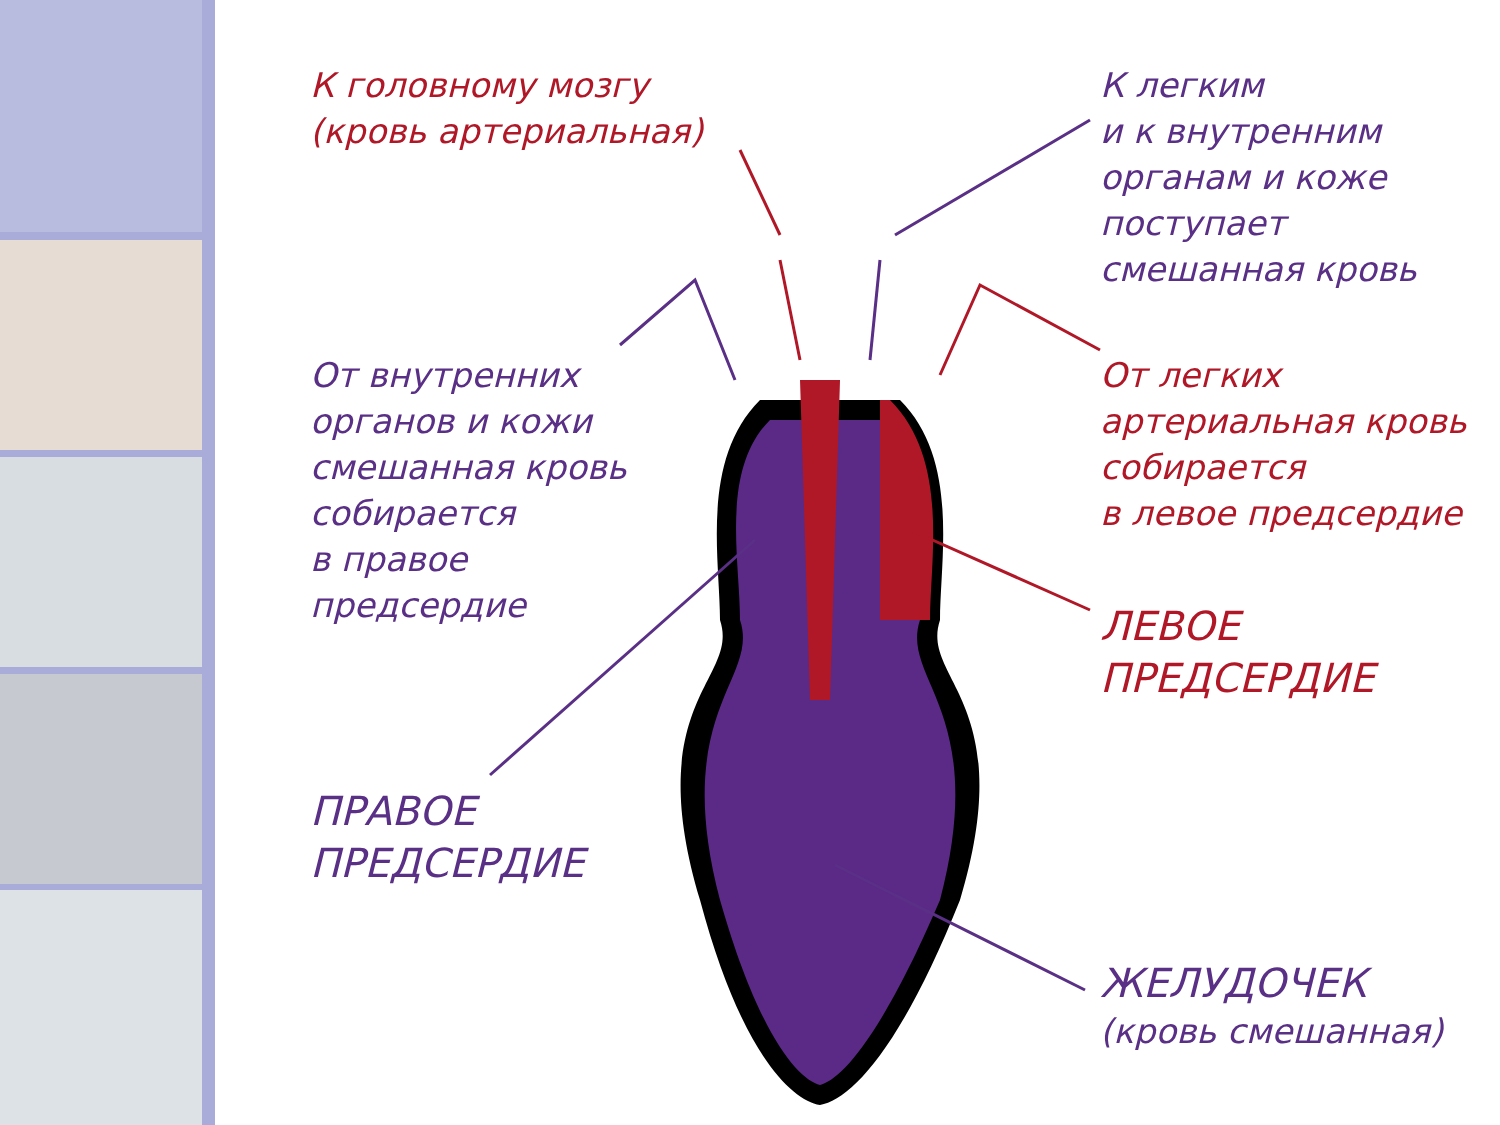К головному мозгу
(кровь артериальная)
К легким
и к внутренним
органам и коже
поступает
смешанная кровь
От внутренних
органов и кожи
смешанная кровь
собирается
в правое
предсердие
От легких
артериальная кровь
собирается
в левое предсердие
ЛЕВОЕ
ПРЕДСЕРДИЕ
ПРАВОЕ
ПРЕДСЕРДИЕ
ЖЕЛУДОЧЕК
(кровь смешанная)